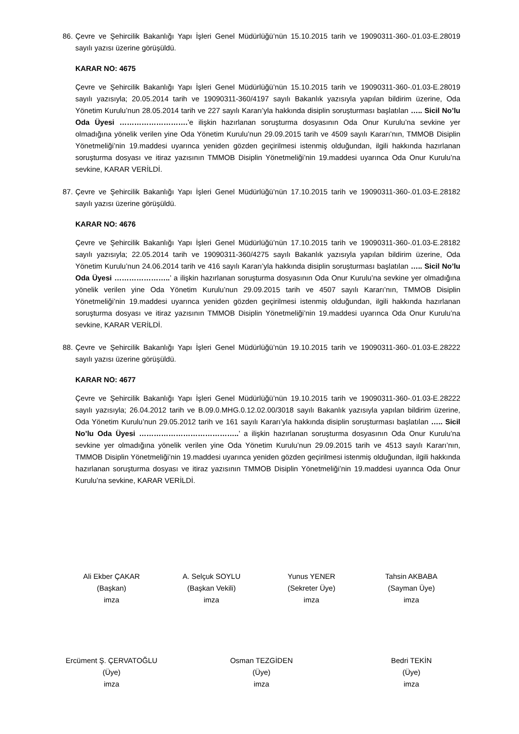86. Çevre ve Şehircilik Bakanlığı Yapı İşleri Genel Müdürlüğü’nün 15.10.2015 tarih ve 19090311-360-.01.03-E.28019 sayılı yazısı üzerine görüşüldü.
KARAR NO: 4675
Çevre ve Şehircilik Bakanlığı Yapı İşleri Genel Müdürlüğü’nün 15.10.2015 tarih ve 19090311-360-.01.03-E.28019 sayılı yazısıyla; 20.05.2014 tarih ve 19090311-360/4197 sayılı Bakanlık yazısıyla yapılan bildirim üzerine, Oda Yönetim Kurulu’nun 28.05.2014 tarih ve 227 sayılı Kararı’yla hakkında disiplin soruşturması başlatılan ….. Sicil No’lu Oda Üyesi ……………………….’e ilişkin hazırlanan soruşturma dosyasının Oda Onur Kurulu’na sevkine yer olmadığına yönelik verilen yine Oda Yönetim Kurulu’nun 29.09.2015 tarih ve 4509 sayılı Kararı’nın, TMMOB Disiplin Yönetmeliği’nin 19.maddesi uyarınca yeniden gözden geçirilmesi istenmiş olduğundan, ilgili hakkında hazırlanan soruşturma dosyası ve itiraz yazısının TMMOB Disiplin Yönetmeliği’nin 19.maddesi uyarınca Oda Onur Kurulu’na sevkine, KARAR VERİLDİ.
87. Çevre ve Şehircilik Bakanlığı Yapı İşleri Genel Müdürlüğü’nün 17.10.2015 tarih ve 19090311-360-.01.03-E.28182 sayılı yazısı üzerine görüşüldü.
KARAR NO: 4676
Çevre ve Şehircilik Bakanlığı Yapı İşleri Genel Müdürlüğü’nün 17.10.2015 tarih ve 19090311-360-.01.03-E.28182 sayılı yazısıyla; 22.05.2014 tarih ve 19090311-360/4275 sayılı Bakanlık yazısıyla yapılan bildirim üzerine, Oda Yönetim Kurulu’nun 24.06.2014 tarih ve 416 sayılı Kararı’yla hakkında disiplin soruşturması başlatılan ….. Sicil No’lu Oda Üyesi …………………..’ a ilişkin hazırlanan soruşturma dosyasının Oda Onur Kurulu’na sevkine yer olmadığına yönelik verilen yine Oda Yönetim Kurulu’nun 29.09.2015 tarih ve 4507 sayılı Kararı’nın, TMMOB Disiplin Yönetmeliği’nin 19.maddesi uyarınca yeniden gözden geçirilmesi istenmiş olduğundan, ilgili hakkında hazırlanan soruşturma dosyası ve itiraz yazısının TMMOB Disiplin Yönetmeliği’nin 19.maddesi uyarınca Oda Onur Kurulu’na sevkine, KARAR VERİLDİ.
88. Çevre ve Şehircilik Bakanlığı Yapı İşleri Genel Müdürlüğü’nün 19.10.2015 tarih ve 19090311-360-.01.03-E.28222 sayılı yazısı üzerine görüşüldü.
KARAR NO: 4677
Çevre ve Şehircilik Bakanlığı Yapı İşleri Genel Müdürlüğü’nün 19.10.2015 tarih ve 19090311-360-.01.03-E.28222 sayılı yazısıyla; 26.04.2012 tarih ve B.09.0.MHG.0.12.02.00/3018 sayılı Bakanlık yazısıyla yapılan bildirim üzerine, Oda Yönetim Kurulu’nun 29.05.2012 tarih ve 161 sayılı Kararı’yla hakkında disiplin soruşturması başlatılan ….. Sicil No’lu Oda Üyesi …………………………………..’ a ilişkin hazırlanan soruşturma dosyasının Oda Onur Kurulu’na sevkine yer olmadığına yönelik verilen yine Oda Yönetim Kurulu’nun 29.09.2015 tarih ve 4513 sayılı Kararı’nın, TMMOB Disiplin Yönetmeliği’nin 19.maddesi uyarınca yeniden gözden geçirilmesi istenmiş olduğundan, ilgili hakkında hazırlanan soruşturma dosyası ve itiraz yazısının TMMOB Disiplin Yönetmeliği’nin 19.maddesi uyarınca Oda Onur Kurulu’na sevkine, KARAR VERİLDİ.
Ali Ekber ÇAKAR
(Başkan)
imza
A. Selçuk SOYLU
(Başkan Vekili)
imza
Yunus YENER
(Sekreter Üye)
imza
Tahsin AKBABA
(Sayman Üye)
imza
Ercüment Ş. ÇERVATOĞLU
(Üye)
imza
Osman TEZGİDEN
(Üye)
imza
Bedri TEKİN
(Üye)
imza